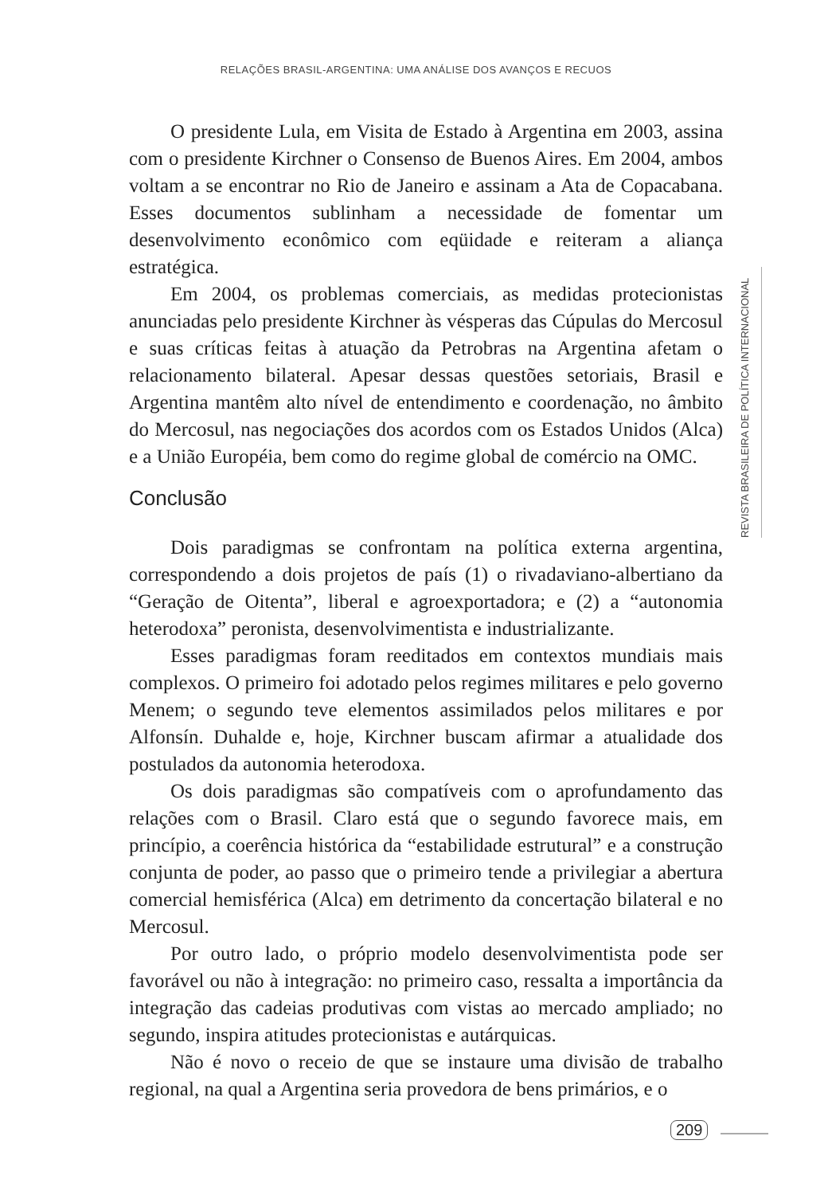RELAÇÕES BRASIL-ARGENTINA: UMA ANÁLISE DOS AVANÇOS E RECUOS
O presidente Lula, em Visita de Estado à Argentina em 2003, assina com o presidente Kirchner o Consenso de Buenos Aires. Em 2004, ambos voltam a se encontrar no Rio de Janeiro e assinam a Ata de Copacabana. Esses documentos sublinham a necessidade de fomentar um desenvolvimento econômico com eqüidade e reiteram a aliança estratégica.
Em 2004, os problemas comerciais, as medidas protecionistas anunciadas pelo presidente Kirchner às vésperas das Cúpulas do Mercosul e suas críticas feitas à atuação da Petrobras na Argentina afetam o relacionamento bilateral. Apesar dessas questões setoriais, Brasil e Argentina mantêm alto nível de entendimento e coordenação, no âmbito do Mercosul, nas negociações dos acordos com os Estados Unidos (Alca) e a União Européia, bem como do regime global de comércio na OMC.
Conclusão
Dois paradigmas se confrontam na política externa argentina, correspondendo a dois projetos de país (1) o rivadaviano-albertiano da “Geração de Oitenta”, liberal e agroexportadora; e (2) a “autonomia heterodoxa” peronista, desenvolvimentista e industrializante.
Esses paradigmas foram reeditados em contextos mundiais mais complexos. O primeiro foi adotado pelos regimes militares e pelo governo Menem; o segundo teve elementos assimilados pelos militares e por Alfonsín. Duhalde e, hoje, Kirchner buscam afirmar a atualidade dos postulados da autonomia heterodoxa.
Os dois paradigmas são compatíveis com o aprofundamento das relações com o Brasil. Claro está que o segundo favorece mais, em princípio, a coerência histórica da “estabilidade estrutural” e a construção conjunta de poder, ao passo que o primeiro tende a privilegiar a abertura comercial hemisférica (Alca) em detrimento da concertação bilateral e no Mercosul.
Por outro lado, o próprio modelo desenvolvimentista pode ser favorável ou não à integração: no primeiro caso, ressalta a importância da integração das cadeias produtivas com vistas ao mercado ampliado; no segundo, inspira atitudes protecionistas e autárquicas.
Não é novo o receio de que se instaure uma divisão de trabalho regional, na qual a Argentina seria provedora de bens primários, e o
REVISTA BRASILEIRA DE POLÍTICA INTERNACIONAL
209